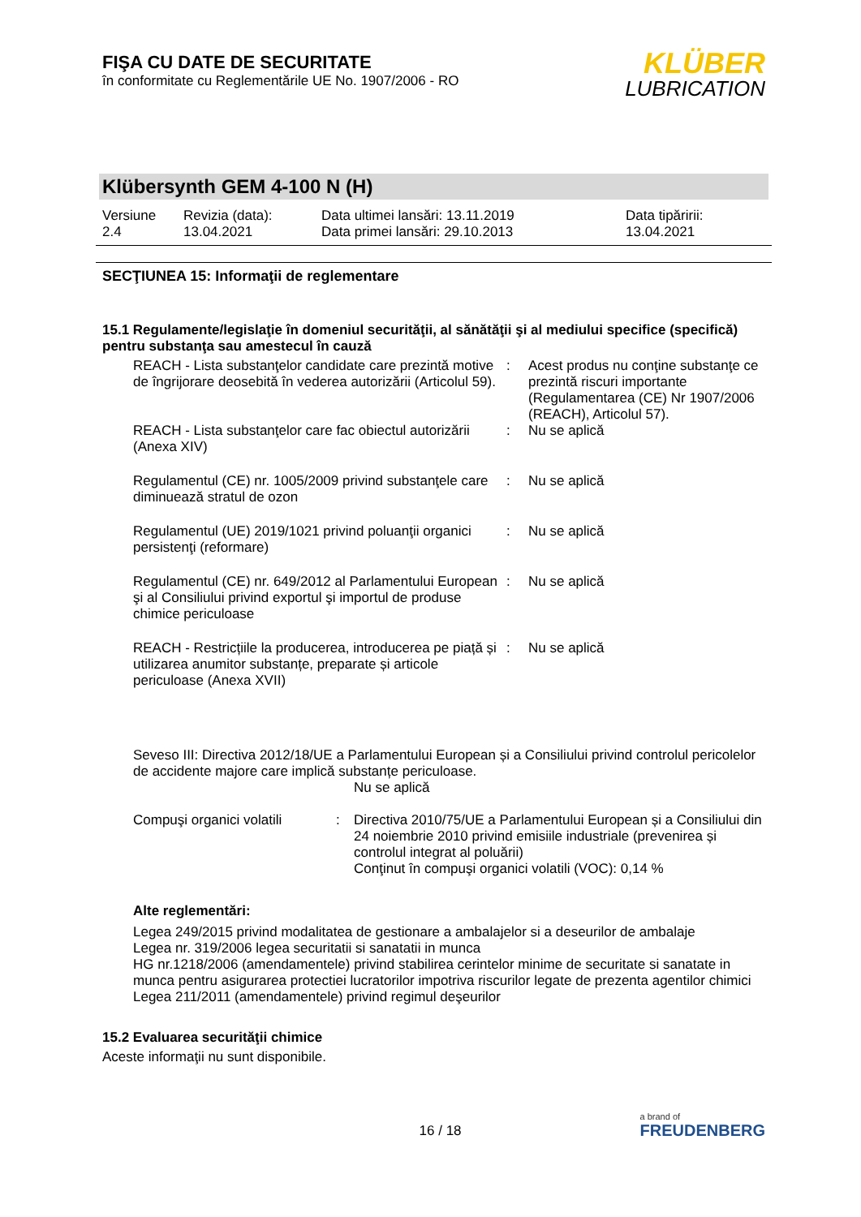FIŞA CU DATE DE SECURITATE
în conformitate cu Reglementările UE No. 1907/2006 - RO
KLÜBER
LUBRICATION
Klübersynth GEM 4-100 N (H)
Versiune
2.4
Revizia (data):
13.04.2021
Data ultimei lansări: 13.11.2019
Data primei lansări: 29.10.2013
Data tipăririi:
13.04.2021
SECŢIUNEA 15: Informaţii de reglementare
15.1 Regulamente/legislaţie în domeniul securităţii, al sănătăţii şi al mediului specifice (specifică) pentru substanţa sau amestecul în cauză
| REACH - Lista substanţelor candidate care prezintă motive de îngrijorare deosebită în vederea autorizării (Articolul 59). | : | Acest produs nu conţine substanţe ce prezintă riscuri importante (Regulamentarea (CE) Nr 1907/2006 (REACH), Articolul 57). |
| REACH - Lista substanţelor care fac obiectul autorizării (Anexa XIV) | : | Nu se aplică |
| Regulamentul (CE) nr. 1005/2009 privind substanţele care diminuează stratul de ozon | : | Nu se aplică |
| Regulamentul (UE) 2019/1021 privind poluanţii organici persistenţi (reformare) | : | Nu se aplică |
| Regulamentul (CE) nr. 649/2012 al Parlamentului European şi al Consiliului privind exportul şi importul de produse chimice periculoase | : | Nu se aplică |
| REACH - Restricțiile la producerea, introducerea pe piață și utilizarea anumitor substanțe, preparate și articole periculoase (Anexa XVII) | : | Nu se aplică |
Seveso III: Directiva 2012/18/UE a Parlamentului European și a Consiliului privind controlul pericolelor de accidente majore care implică substanțe periculoase.
Nu se aplică
| Compuşi organici volatili | : | Directiva 2010/75/UE a Parlamentului European și a Consiliului din 24 noiembrie 2010 privind emisiile industriale (prevenirea și controlul integrat al poluării) Conţinut în compuşi organici volatili (VOC): 0,14 % |
Alte reglementări:
Legea 249/2015 privind modalitatea de gestionare a ambalajelor si a deseurilor de ambalaje
Legea nr. 319/2006 legea securitatii si sanatatii in munca
HG nr.1218/2006 (amendamentele) privind stabilirea cerintelor minime de securitate si sanatate in munca pentru asigurarea protectiei lucratorilor impotriva riscurilor legate de prezenta agentilor chimici
Legea 211/2011 (amendamentele) privind regimul deşeurilor
15.2 Evaluarea securităţii chimice
Aceste informaţii nu sunt disponibile.
16 / 18
a brand of
FREUDENBERG